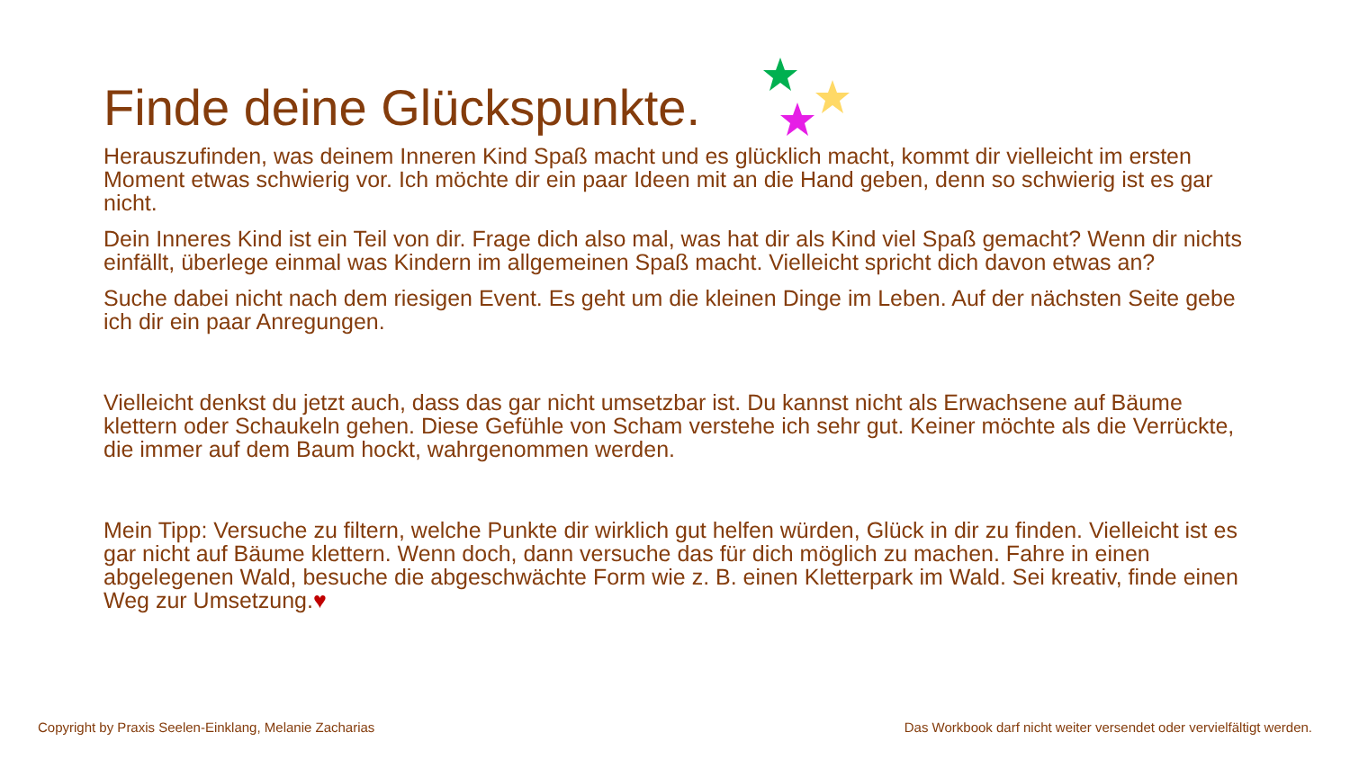Finde deine Glückspunkte.
Herauszufinden, was deinem Inneren Kind Spaß macht und es glücklich macht, kommt dir vielleicht im ersten Moment etwas schwierig vor. Ich möchte dir ein paar Ideen mit an die Hand geben, denn so schwierig ist es gar nicht.
Dein Inneres Kind ist ein Teil von dir. Frage dich also mal, was hat dir als Kind viel Spaß gemacht? Wenn dir nichts einfällt, überlege einmal was Kindern im allgemeinen Spaß macht. Vielleicht spricht dich davon etwas an?
Suche dabei nicht nach dem riesigen Event. Es geht um die kleinen Dinge im Leben. Auf der nächsten Seite gebe ich dir ein paar Anregungen.
Vielleicht denkst du jetzt auch, dass das gar nicht umsetzbar ist. Du kannst nicht als Erwachsene auf Bäume klettern oder Schaukeln gehen. Diese Gefühle von Scham verstehe ich sehr gut. Keiner möchte als die Verrückte, die immer auf dem Baum hockt, wahrgenommen werden.
Mein Tipp: Versuche zu filtern, welche Punkte dir wirklich gut helfen würden, Glück in dir zu finden. Vielleicht ist es gar nicht auf Bäume klettern. Wenn doch, dann versuche das für dich möglich zu machen. Fahre in einen abgelegenen Wald, besuche die abgeschwächte Form wie z. B. einen Kletterpark im Wald. Sei kreativ, finde einen Weg zur Umsetzung.♥
Copyright by Praxis Seelen-Einklang, Melanie Zacharias Das Workbook darf nicht weiter versendet oder vervielfältigt werden.